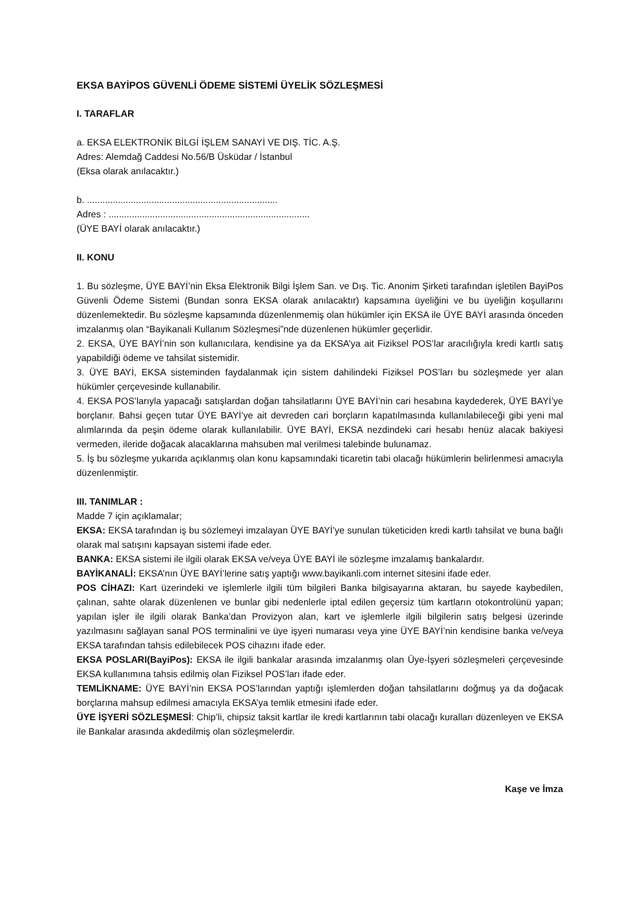EKSA BAYİPOS GÜVENLİ ÖDEME SİSTEMİ ÜYELİK SÖZLEŞMESİ
I. TARAFLAR
a. EKSA ELEKTRONİK BİLGİ İŞLEM SANAYİ VE DIŞ. TİC. A.Ş.
Adres: Alemdağ Caddesi No.56/B Üsküdar / İstanbul
(Eksa olarak anılacaktır.)
b. ..........................................................................
Adres : ..............................................................................
(ÜYE BAYİ olarak anılacaktır.)
II. KONU
1. Bu sözleşme, ÜYE BAYİ’nin Eksa Elektronik Bilgi İşlem San. ve Dış. Tic. Anonim Şirketi tarafından işletilen BayiPos Güvenli Ödeme Sistemi (Bundan sonra EKSA olarak anılacaktır) kapsamına üyeliğini ve bu üyeliğin koşullarını düzenlemektedir. Bu sözleşme kapsamında düzenlenmemiş olan hükümler için EKSA ile ÜYE BAYİ arasında önceden imzalanmış olan “Bayikanali Kullanım Sözleşmesi”nde düzenlenen hükümler geçerlidir.
2. EKSA, ÜYE BAYİ’nin son kullanıcılara, kendisine ya da EKSA’ya ait Fiziksel POS’lar aracılığıyla kredi kartlı satış yapabildiği ödeme ve tahsilat sistemidir.
3. ÜYE BAYİ, EKSA sisteminden faydalanmak için sistem dahilindeki Fiziksel POS’ları bu sözleşmede yer alan hükümler çerçevesinde kullanabilir.
4. EKSA POS’larıyla yapacağı satışlardan doğan tahsilatlarını ÜYE BAYİ’nin cari hesabına kaydederek, ÜYE BAYİ’ye borçlanır. Bahsi geçen tutar ÜYE BAYİ’ye ait devreden cari borçların kapatılmasında kullanılabileceği gibi yeni mal alımlarında da peşin ödeme olarak kullanılabilir. ÜYE BAYİ, EKSA nezdindeki cari hesabı henüz alacak bakiyesi vermeden, ileride doğacak alacaklarına mahsuben mal verilmesi talebinde bulunamaz.
5. İş bu sözleşme yukarıda açıklanmış olan konu kapsamındaki ticaretin tabi olacağı hükümlerin belirlenmesi amacıyla düzenlenmiştir.
III. TANIMLAR :
Madde 7 için açıklamalar;
EKSA: EKSA tarafından iş bu sözlemeyi imzalayan ÜYE BAYİ’ye sunulan tüketiciden kredi kartlı tahsilat ve buna bağlı olarak mal satışını kapsayan sistemi ifade eder.
BANKA: EKSA sistemi ile ilgili olarak EKSA ve/veya ÜYE BAYİ ile sözleşme imzalamış bankalardır.
BAYİKANALİ: EKSA’nın ÜYE BAYİ’lerine satış yaptığı www.bayikanli.com internet sitesini ifade eder.
POS CİHAZI: Kart üzerindeki ve işlemlerle ilgili tüm bilgileri Banka bilgisayarına aktaran, bu sayede kaybedilen, çalınan, sahte olarak düzenlenen ve bunlar gibi nedenlerle iptal edilen geçersiz tüm kartların otokontrolünü yapan; yapılan işler ile ilgili olarak Banka’dan Provizyon alan, kart ve işlemlerle ilgili bilgilerin satış belgesi üzerinde yazılmasını sağlayan sanal POS terminalini ve üye işyeri numarası veya yine ÜYE BAYİ’nin kendisine banka ve/veya EKSA tarafından tahsis edilebilecek POS cihazını ifade eder.
EKSA POSLARI(BayiPos): EKSA ile ilgili bankalar arasında imzalanmış olan Üye-İşyeri sözleşmeleri çerçevesinde EKSA kullanımına tahsis edilmiş olan Fiziksel POS’ları ifade eder.
TEMLİKNAME: ÜYE BAYİ’nin EKSA POS’larından yaptığı işlemlerden doğan tahsilatlarını doğmuş ya da doğacak borçlarına mahsup edilmesi amacıyla EKSA’ya temlik etmesini ifade eder.
ÜYE İŞYERİ SÖZLEŞMESİ: Chip’li, chipsiz taksit kartlar ile kredi kartlarının tabi olacağı kuralları düzenleyen ve EKSA ile Bankalar arasında akdedilmiş olan sözleşmelerdir.
Kaşe ve İmza